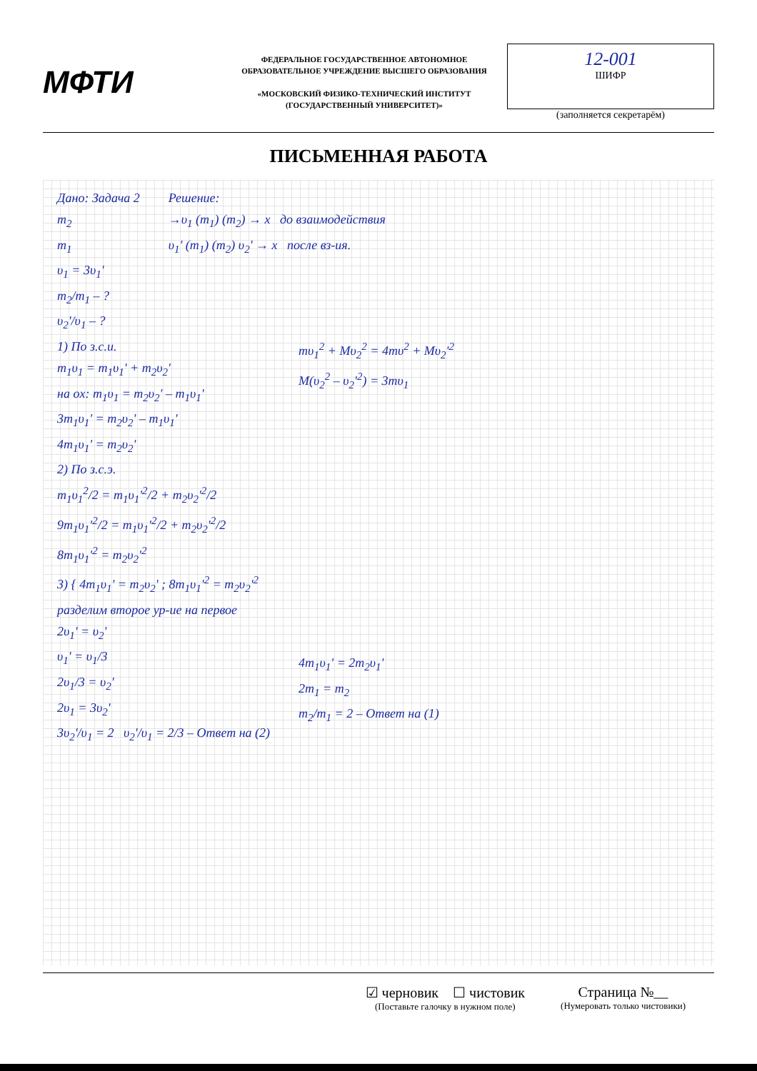МФТИ
ФЕДЕРАЛЬНОЕ ГОСУДАРСТВЕННОЕ АВТОНОМНОЕ ОБРАЗОВАТЕЛЬНОЕ УЧРЕЖДЕНИЕ ВЫСШЕГО ОБРАЗОВАНИЯ
«МОСКОВСКИЙ ФИЗИКО-ТЕХНИЧЕСКИЙ ИНСТИТУТ (ГОСУДАРСТВЕННЫЙ УНИВЕРСИТЕТ)»
12-001
ШИФР
(заполняется секретарём)
ПИСЬМЕННАЯ РАБОТА
Дано: Задача 2
m<sub>2</sub>
m<sub>1</sub>
υ<sub>1</sub> = 3υ<sub>1</sub>'
m<sub>2</sub>/m<sub>1</sub> – ?
υ<sub>2</sub>'/υ<sub>1</sub> – ?
Решение:
→υ<sub>1</sub> (m<sub>1</sub>) (m<sub>2</sub>) → x до взаимодействия
υ<sub>1</sub>' (m<sub>1</sub>) (m<sub>2</sub>) υ<sub>2</sub>' → x после вз-ия.
1) По з.с.и.
m<sub>1</sub>υ<sub>1</sub> = m<sub>1</sub>υ<sub>1</sub>' + m<sub>2</sub>υ<sub>2</sub>'
на ox: m<sub>1</sub>υ<sub>1</sub> = m<sub>2</sub>υ<sub>2</sub>' – m<sub>1</sub>υ<sub>1</sub>'
3m<sub>1</sub>υ<sub>1</sub>' = m<sub>2</sub>υ<sub>2</sub>' – m<sub>1</sub>υ<sub>1</sub>'
4m<sub>1</sub>υ<sub>1</sub>' = m<sub>2</sub>υ<sub>2</sub>'
2) По з.с.э.
m<sub>1</sub>υ<sub>1</sub><sup>2</sup>/2 = m<sub>1</sub>υ<sub>1</sub>'<sup>2</sup>/2 + m<sub>2</sub>υ<sub>2</sub>'<sup>2</sup>/2
9m<sub>1</sub>υ<sub>1</sub>'<sup>2</sup>/2 = m<sub>1</sub>υ<sub>1</sub>'<sup>2</sup>/2 + m<sub>2</sub>υ<sub>2</sub>'<sup>2</sup>/2
8m<sub>1</sub>υ<sub>1</sub>'<sup>2</sup> = m<sub>2</sub>υ<sub>2</sub>'<sup>2</sup>
3) { 4m<sub>1</sub>υ<sub>1</sub>' = m<sub>2</sub>υ<sub>2</sub>' ; 8m<sub>1</sub>υ<sub>1</sub>'<sup>2</sup> = m<sub>2</sub>υ<sub>2</sub>'<sup>2</sup>
разделим второе ур-ие на первое
2υ<sub>1</sub>' = υ<sub>2</sub>'
υ<sub>1</sub>' = υ<sub>1</sub>/3
2υ<sub>1</sub>/3 = υ<sub>2</sub>'
2υ<sub>1</sub> = 3υ<sub>2</sub>'
3υ<sub>2</sub>'/υ<sub>1</sub> = 2 υ<sub>2</sub>'/υ<sub>1</sub> = 2/3 – Ответ на (2)
mυ<sub>1</sub><sup>2</sup> + Mυ<sub>2</sub><sup>2</sup> = 4mυ<sup>2</sup> + Mυ<sub>2</sub>'<sup>2</sup>
M(υ<sub>2</sub><sup>2</sup> – υ<sub>2</sub>'<sup>2</sup>) = 3mυ<sub>1</sub>
4m<sub>1</sub>υ<sub>1</sub>' = 2m<sub>2</sub>υ<sub>1</sub>'
2m<sub>1</sub> = m<sub>2</sub>
m<sub>2</sub>/m<sub>1</sub> = 2 – Ответ на (1)
☑ черновик ☐ чистовик
(Поставьте галочку в нужном поле)
Страница №__
(Нумеровать только чистовики)